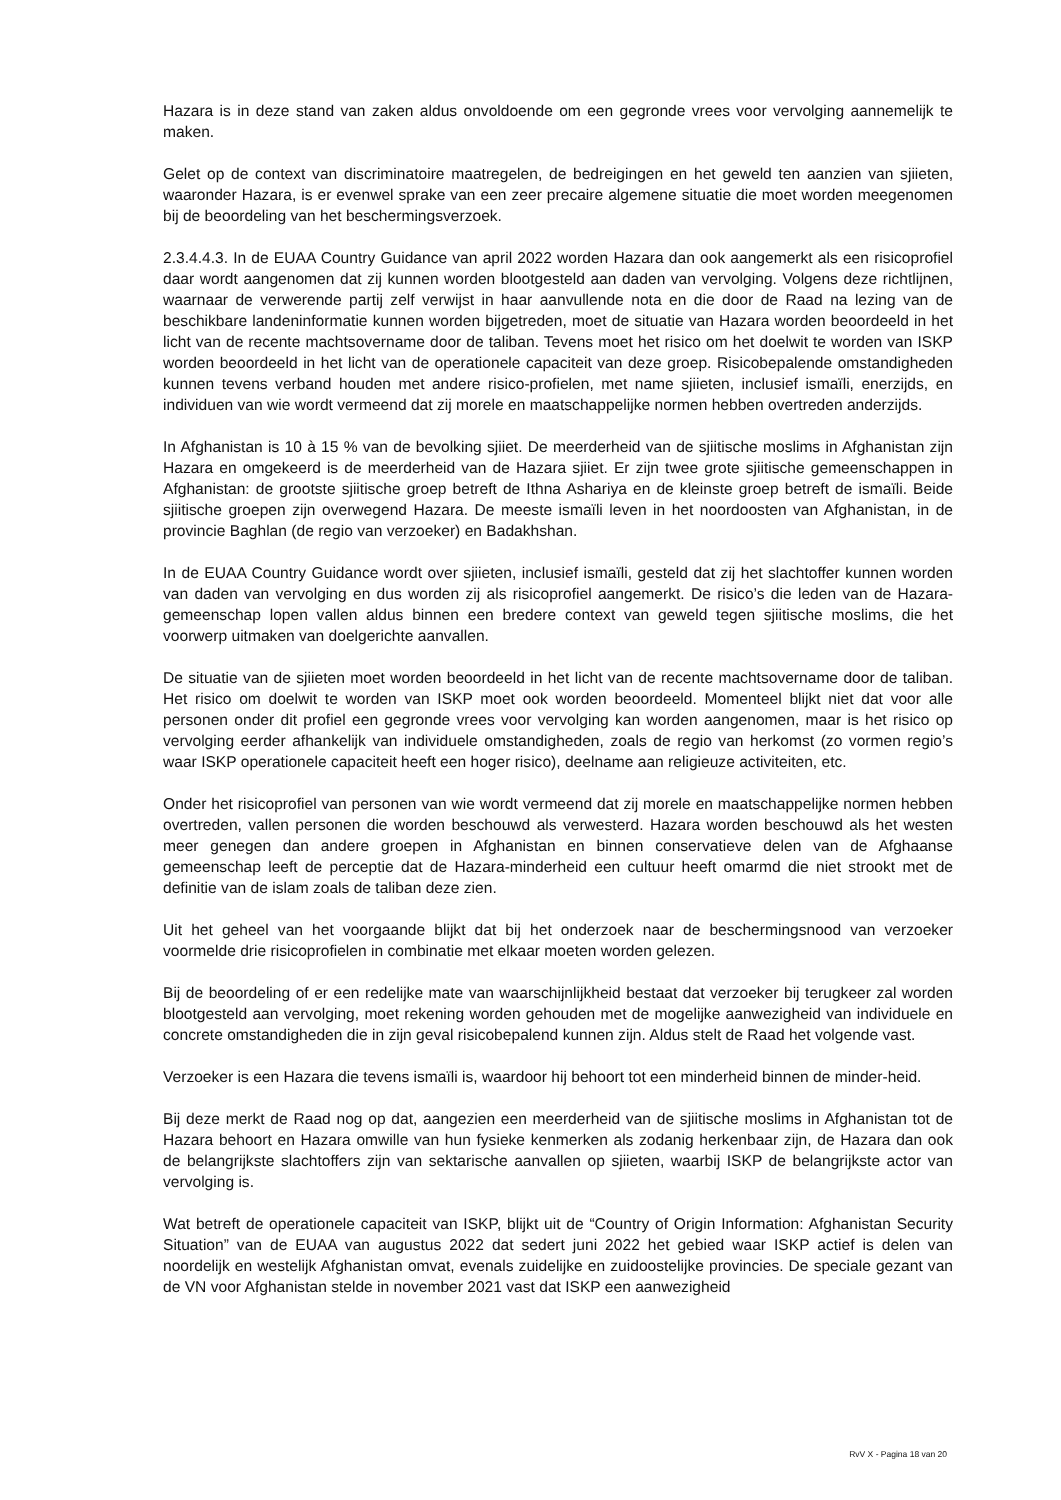Hazara is in deze stand van zaken aldus onvoldoende om een gegronde vrees voor vervolging aannemelijk te maken.
Gelet op de context van discriminatoire maatregelen, de bedreigingen en het geweld ten aanzien van sjiieten, waaronder Hazara, is er evenwel sprake van een zeer precaire algemene situatie die moet worden meegenomen bij de beoordeling van het beschermingsverzoek.
2.3.4.4.3. In de EUAA Country Guidance van april 2022 worden Hazara dan ook aangemerkt als een risicoprofiel daar wordt aangenomen dat zij kunnen worden blootgesteld aan daden van vervolging. Volgens deze richtlijnen, waarnaar de verwerende partij zelf verwijst in haar aanvullende nota en die door de Raad na lezing van de beschikbare landeninformatie kunnen worden bijgetreden, moet de situatie van Hazara worden beoordeeld in het licht van de recente machtsovername door de taliban. Tevens moet het risico om het doelwit te worden van ISKP worden beoordeeld in het licht van de operationele capaciteit van deze groep. Risicobepalende omstandigheden kunnen tevens verband houden met andere risico-profielen, met name sjiieten, inclusief ismaïli, enerzijds, en individuen van wie wordt vermeend dat zij morele en maatschappelijke normen hebben overtreden anderzijds.
In Afghanistan is 10 à 15 % van de bevolking sjiiet. De meerderheid van de sjiitische moslims in Afghanistan zijn Hazara en omgekeerd is de meerderheid van de Hazara sjiiet. Er zijn twee grote sjiitische gemeenschappen in Afghanistan: de grootste sjiitische groep betreft de Ithna Ashariya en de kleinste groep betreft de ismaïli. Beide sjiitische groepen zijn overwegend Hazara. De meeste ismaïli leven in het noordoosten van Afghanistan, in de provincie Baghlan (de regio van verzoeker) en Badakhshan.
In de EUAA Country Guidance wordt over sjiieten, inclusief ismaïli, gesteld dat zij het slachtoffer kunnen worden van daden van vervolging en dus worden zij als risicoprofiel aangemerkt. De risico’s die leden van de Hazara-gemeenschap lopen vallen aldus binnen een bredere context van geweld tegen sjiitische moslims, die het voorwerp uitmaken van doelgerichte aanvallen.
De situatie van de sjiieten moet worden beoordeeld in het licht van de recente machtsovername door de taliban. Het risico om doelwit te worden van ISKP moet ook worden beoordeeld. Momenteel blijkt niet dat voor alle personen onder dit profiel een gegronde vrees voor vervolging kan worden aangenomen, maar is het risico op vervolging eerder afhankelijk van individuele omstandigheden, zoals de regio van herkomst (zo vormen regio’s waar ISKP operationele capaciteit heeft een hoger risico), deelname aan religieuze activiteiten, etc.
Onder het risicoprofiel van personen van wie wordt vermeend dat zij morele en maatschappelijke normen hebben overtreden, vallen personen die worden beschouwd als verwesterd. Hazara worden beschouwd als het westen meer genegen dan andere groepen in Afghanistan en binnen conservatieve delen van de Afghaanse gemeenschap leeft de perceptie dat de Hazara-minderheid een cultuur heeft omarmd die niet strookt met de definitie van de islam zoals de taliban deze zien.
Uit het geheel van het voorgaande blijkt dat bij het onderzoek naar de beschermingsnood van verzoeker voormelde drie risicoprofielen in combinatie met elkaar moeten worden gelezen.
Bij de beoordeling of er een redelijke mate van waarschijnlijkheid bestaat dat verzoeker bij terugkeer zal worden blootgesteld aan vervolging, moet rekening worden gehouden met de mogelijke aanwezigheid van individuele en concrete omstandigheden die in zijn geval risicobepalend kunnen zijn. Aldus stelt de Raad het volgende vast.
Verzoeker is een Hazara die tevens ismaïli is, waardoor hij behoort tot een minderheid binnen de minder-heid.
Bij deze merkt de Raad nog op dat, aangezien een meerderheid van de sjiitische moslims in Afghanistan tot de Hazara behoort en Hazara omwille van hun fysieke kenmerken als zodanig herkenbaar zijn, de Hazara dan ook de belangrijkste slachtoffers zijn van sektarische aanvallen op sjiieten, waarbij ISKP de belangrijkste actor van vervolging is.
Wat betreft de operationele capaciteit van ISKP, blijkt uit de “Country of Origin Information: Afghanistan Security Situation” van de EUAA van augustus 2022 dat sedert juni 2022 het gebied waar ISKP actief is delen van noordelijk en westelijk Afghanistan omvat, evenals zuidelijke en zuidoostelijke provincies. De speciale gezant van de VN voor Afghanistan stelde in november 2021 vast dat ISKP een aanwezigheid
RvV X - Pagina 18 van 20